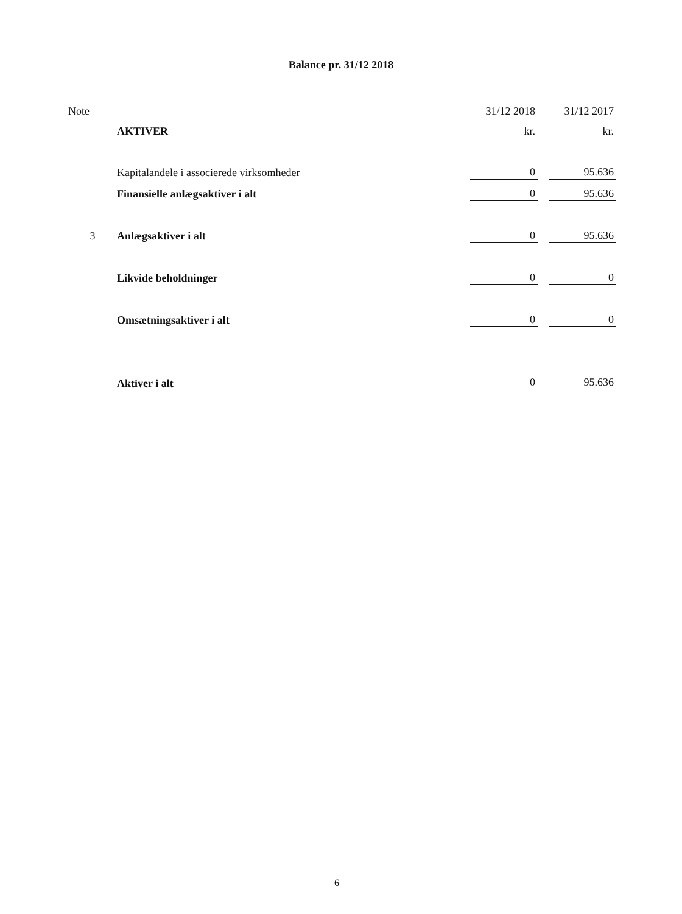Balance pr. 31/12 2018
| Note | | 31/12 2018 | | 31/12 2017 |
| | AKTIVER | kr. | | kr. |
| | Kapitalandele i associerede virksomheder | 0 | | 95.636 |
| | Finansielle anlægsaktiver i alt | 0 | | 95.636 |
| 3 | Anlægsaktiver i alt | 0 | | 95.636 |
| | Likvide beholdninger | 0 | | 0 |
| | Omsætningsaktiver i alt | 0 | | 0 |
| | Aktiver i alt | 0 | | 95.636 |
6